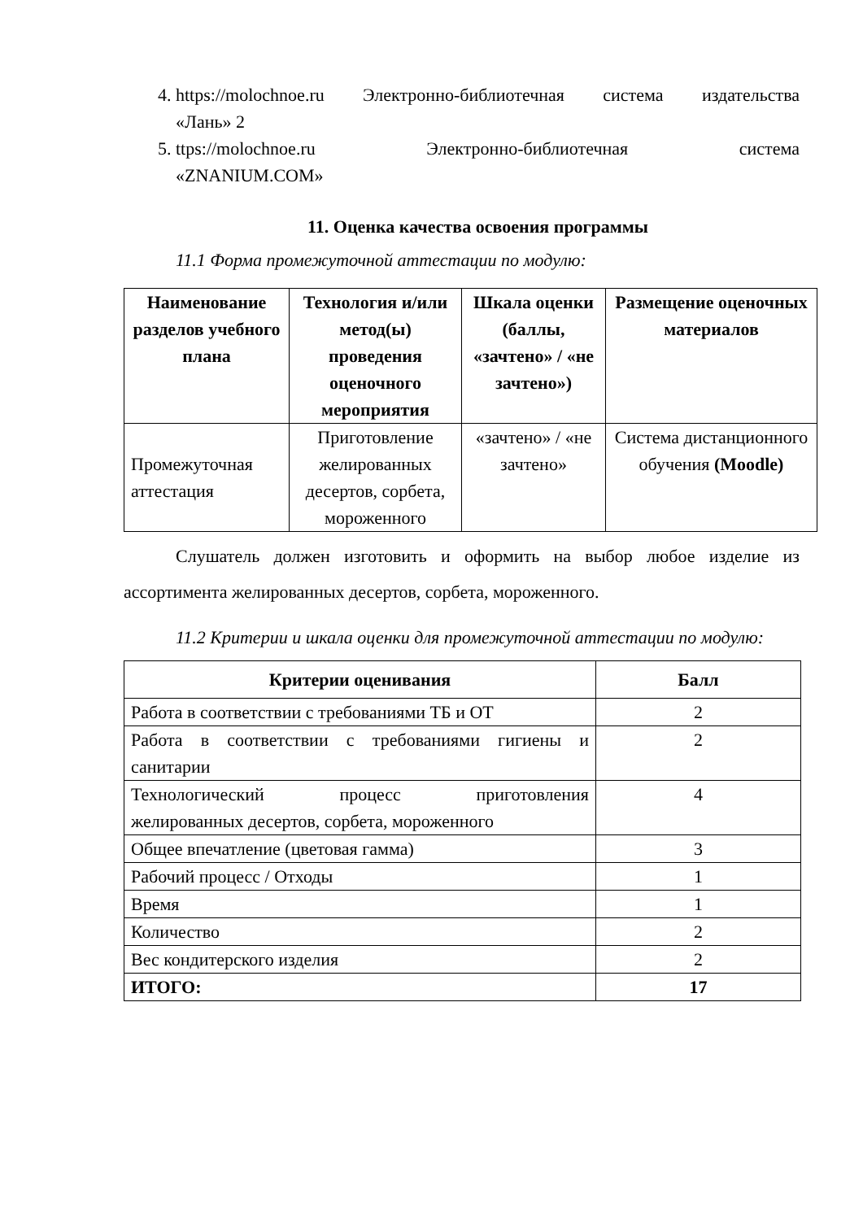4.
https://molochnoe.ru Электронно-библиотечная система издательства
«Лань» 2
5.
ttps://molochnoe.ru Электронно-библиотечная система
«ZNANIUM.COM»
11. Оценка качества освоения программы
11.1 Форма промежуточной аттестации по модулю:
| Наименование разделов учебного плана | Технология и/или метод(ы) проведения оценочного мероприятия | Шкала оценки (баллы, «зачтено» / «не зачтено») | Размещение оценочных материалов |
| --- | --- | --- | --- |
| Промежуточная аттестация | Приготовление желированных десертов, сорбета, мороженного | «зачтено» / «не зачтено» | Система дистанционного обучения (Moodle) |
Слушатель должен изготовить и оформить на выбор любое изделие из ассортимента желированных десертов, сорбета, мороженного.
11.2 Критерии и шкала оценки для промежуточной аттестации по модулю:
| Критерии оценивания | Балл |
| --- | --- |
| Работа в соответствии с требованиями ТБ и ОТ | 2 |
| Работа в соответствии с требованиями гигиены и санитарии | 2 |
| Технологический процесс приготовления желированных десертов, сорбета, мороженного | 4 |
| Общее впечатление (цветовая гамма) | 3 |
| Рабочий процесс / Отходы | 1 |
| Время | 1 |
| Количество | 2 |
| Вес кондитерского изделия | 2 |
| ИТОГО: | 17 |